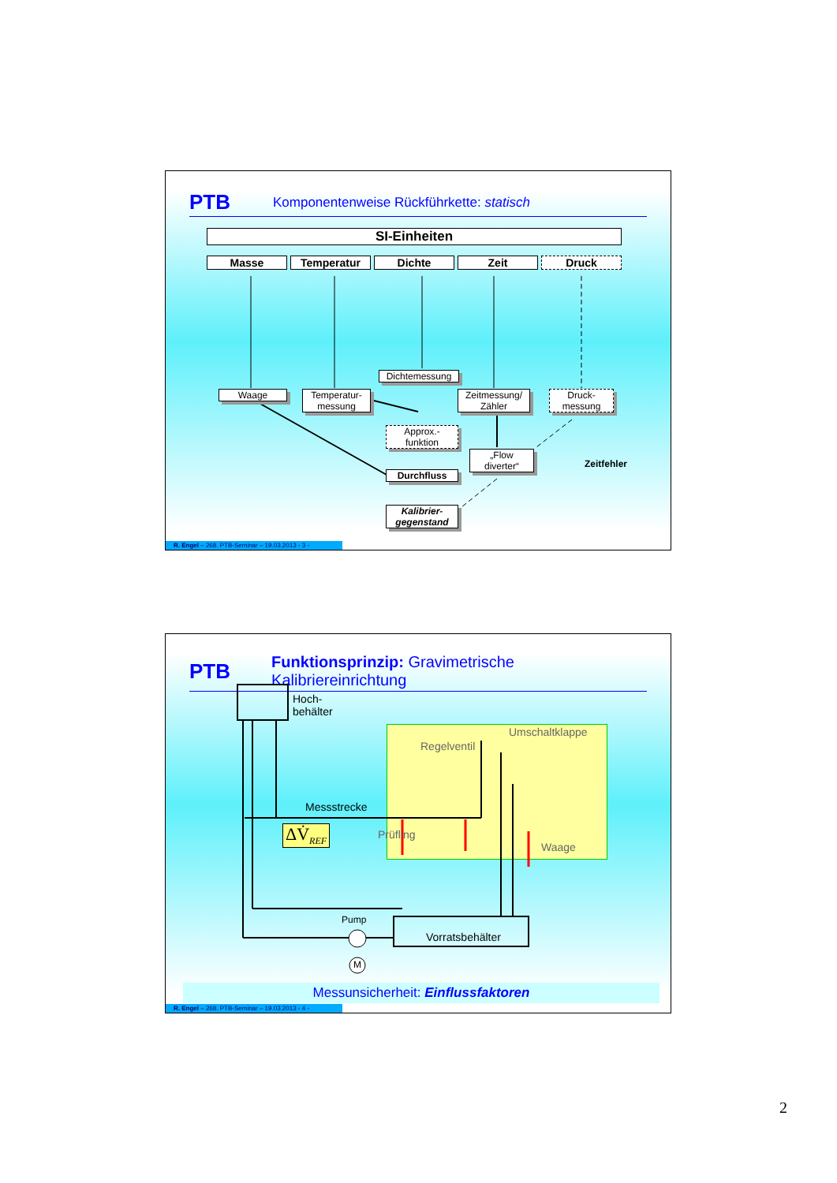PTB
Komponentenweise Rückführkette: statisch
SI-Einheiten
Masse Temperatur Dichte Zeit Druck
Dichtemessung
Waage
Temperatur-
messung
Zeitmessung/
Zähler
Druck-
messung
Approx.-
funktion
„Flow
diverter“
Zeitfehler
Durchfluss
Kalibrier-
gegenstand
R. Engel – 268. PTB-Seminar – 19.03.2013 - 3 -
PTB
Funktionsprinzip: Gravimetrische Kalibriereinrichtung
Hoch-
behälter
Umschaltklappe
Regelventil
Messstrecke
ΔV̇<sub>REF</sub> Prüfling
Waage
Pump
Vorratsbehälter
M
Messunsicherheit: Einflussfaktoren
R. Engel – 268. PTB-Seminar – 19.03.2013 - 4 -
2